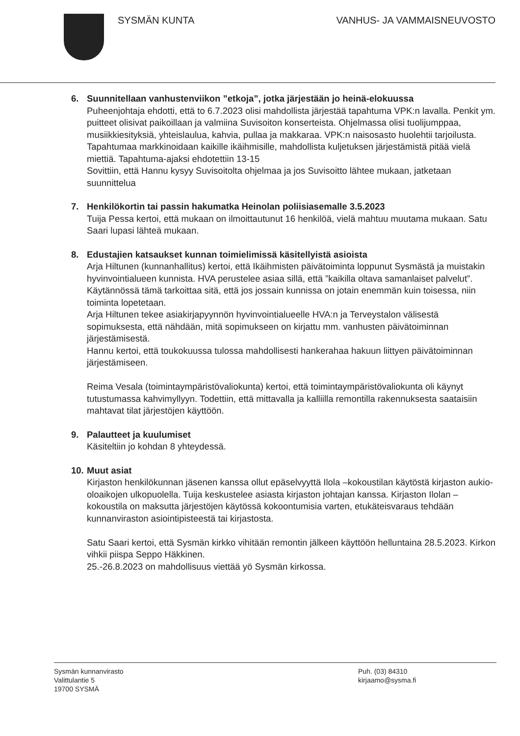SYSMÄN KUNTA VANHUS- JA VAMMAISNEUVOSTO
6. Suunnitellaan vanhustenviikon ”etkoja”, jotka järjestään jo heinä-elokuussa
Puheenjohtaja ehdotti, että to 6.7.2023 olisi mahdollista järjestää tapahtuma VPK:n lavalla. Penkit ym. puitteet olisivat paikoillaan ja valmiina Suvisoiton konserteista. Ohjelmassa olisi tuolijumppaa, musiikkiesityksiä, yhteislaulua, kahvia, pullaa ja makkaraa. VPK:n naisosasto huolehtii tarjoilusta.
Tapahtumaa markkinoidaan kaikille ikäihmisille, mahdollista kuljetuksen järjestämistä pitää vielä miettiä. Tapahtuma-ajaksi ehdotettiin 13-15
Sovittiin, että Hannu kysyy Suvisoitolta ohjelmaa ja jos Suvisoitto lähtee mukaan, jatketaan suunnittelua
7. Henkilökortin tai passin hakumatka Heinolan poliisiasemalle 3.5.2023
Tuija Pessa kertoi, että mukaan on ilmoittautunut 16 henkilöä, vielä mahtuu muutama mukaan. Satu Saari lupasi lähteä mukaan.
8. Edustajien katsaukset kunnan toimielimissä käsitellyistä asioista
Arja Hiltunen (kunnanhallitus) kertoi, että Ikäihmisten päivätoiminta loppunut Sysmästä ja muistakin hyvinvointialueen kunnista. HVA perustelee asiaa sillä, että ”kaikilla oltava samanlaiset palvelut”. Käytännössä tämä tarkoittaa sitä, että jos jossain kunnissa on jotain enemmän kuin toisessa, niin toiminta lopetetaan.
Arja Hiltunen tekee asiakirjapyynnön hyvinvointialueelle HVA:n ja Terveystalon välisestä sopimuksesta, että nähdään, mitä sopimukseen on kirjattu mm. vanhusten päivätoiminnan järjestämisestä.
Hannu kertoi, että toukokuussa tulossa mahdollisesti hankerahaa hakuun liittyen päivätoiminnan järjestämiseen.
Reima Vesala (toimintaympäristövaliokunta) kertoi, että toimintaympäristövaliokunta oli käynyt tutustumassa kahvimyllyyn. Todettiin, että mittavalla ja kalliilla remontilla rakennuksesta saataisiin mahtavat tilat järjestöjen käyttöön.
9. Palautteet ja kuulumiset
Käsiteltiin jo kohdan 8 yhteydessä.
10.
Muut asiat
Kirjaston henkilökunnan jäsenen kanssa ollut epäselvyyttä Ilola –kokoustilan käytöstä kirjaston aukio-oloaikojen ulkopuolella. Tuija keskustelee asiasta kirjaston johtajan kanssa. Kirjaston Ilolan –kokoustila on maksutta järjestöjen käytössä kokoontumisia varten, etukäteisvaraus tehdään kunnanviraston asiointipisteestä tai kirjastosta.
Satu Saari kertoi, että Sysmän kirkko vihitään remontin jälkeen käyttöön helluntaina 28.5.2023. Kirkon vihkii piispa Seppo Häkkinen.
25.-26.8.2023 on mahdollisuus viettää yö Sysmän kirkossa.
Sysmän kunnanvirasto
Valittulantie 5
19700 SYSMÄ
Puh. (03) 84310
kirjaamo@sysma.fi